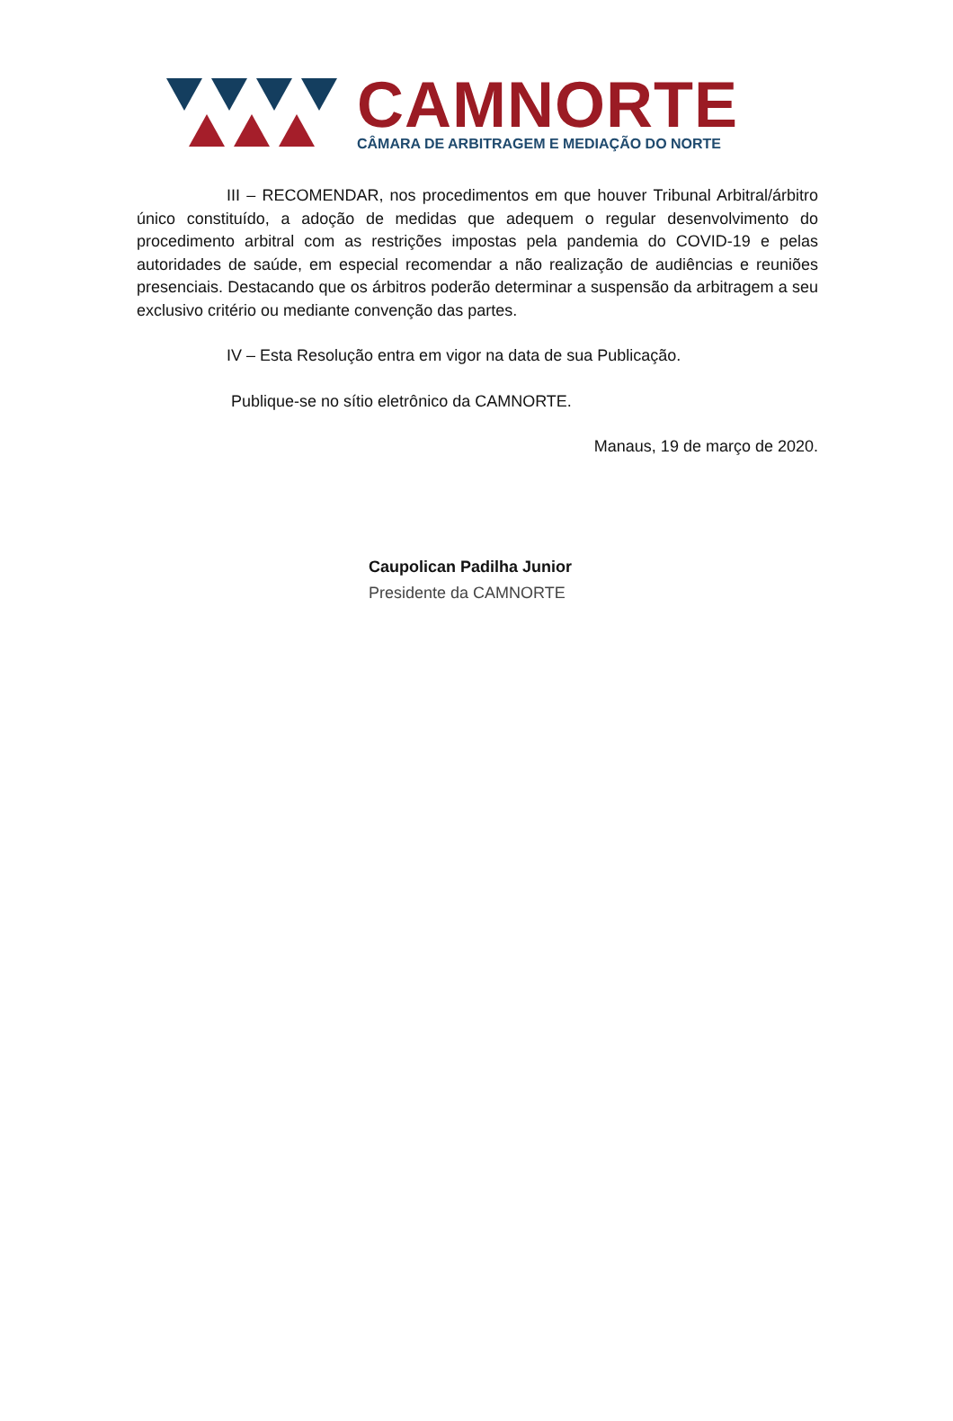CAMNORTE
CÂMARA DE ARBITRAGEM E MEDIAÇÃO DO NORTE
III – RECOMENDAR, nos procedimentos em que houver Tribunal Arbitral/árbitro único constituído, a adoção de medidas que adequem o regular desenvolvimento do procedimento arbitral com as restrições impostas pela pandemia do COVID-19 e pelas autoridades de saúde, em especial recomendar a não realização de audiências e reuniões presenciais. Destacando que os árbitros poderão determinar a suspensão da arbitragem a seu exclusivo critério ou mediante convenção das partes.
IV – Esta Resolução entra em vigor na data de sua Publicação.
Publique-se no sítio eletrônico da CAMNORTE.
Manaus, 19 de março de 2020.
Caupolican Padilha Junior
Presidente da CAMNORTE